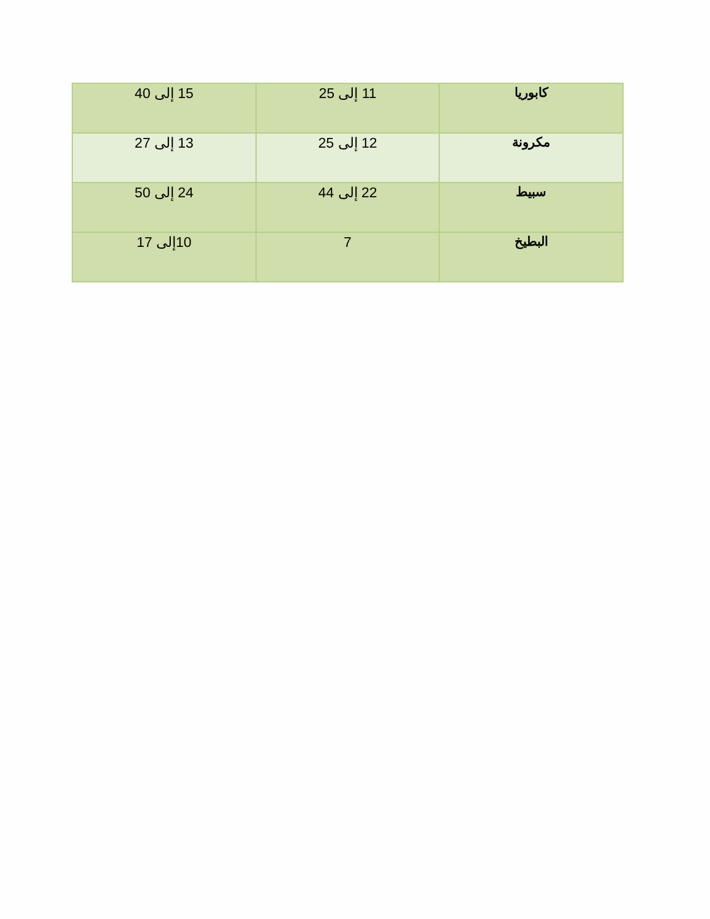| كابوريا | 11 إلى 25 | 15 إلى 40 |
| مكرونة | 12 إلى 25 | 13 إلى 27 |
| سبيط | 22 إلى 44 | 24 إلى 50 |
| البطيخ | 7 | 10إلى 17 |